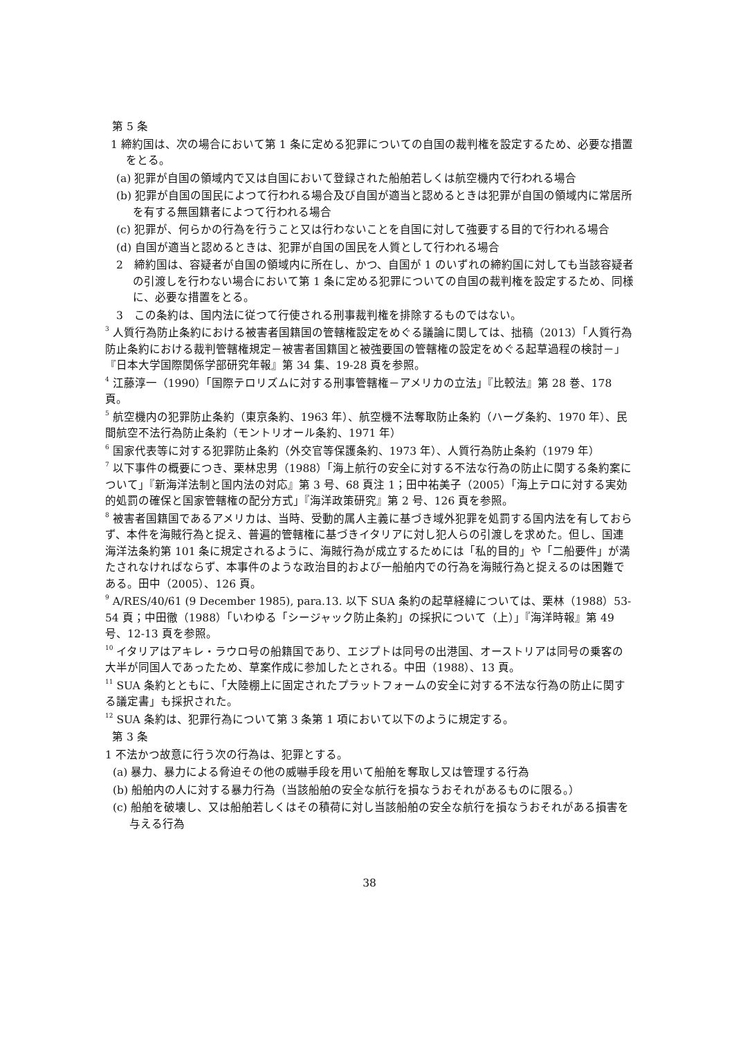第 5 条
1 締約国は、次の場合において第 1 条に定める犯罪についての自国の裁判権を設定するため、必要な措置をとる。
(a) 犯罪が自国の領域内で又は自国において登録された船舶若しくは航空機内で行われる場合
(b) 犯罪が自国の国民によつて行われる場合及び自国が適当と認めるときは犯罪が自国の領域内に常居所を有する無国籍者によつて行われる場合
(c) 犯罪が、何らかの行為を行うこと又は行わないことを自国に対して強要する目的で行われる場合
(d) 自国が適当と認めるときは、犯罪が自国の国民を人質として行われる場合
2　締約国は、容疑者が自国の領域内に所在し、かつ、自国が 1 のいずれの締約国に対しても当該容疑者の引渡しを行わない場合において第 1 条に定める犯罪についての自国の裁判権を設定するため、同様に、必要な措置をとる。
3　この条約は、国内法に従つて行使される刑事裁判権を排除するものではない。
<sup>3</sup> 人質行為防止条約における被害者国籍国の管轄権設定をめぐる議論に関しては、拙稿（2013）「人質行為防止条約における裁判管轄権規定－被害者国籍国と被強要国の管轄権の設定をめぐる起草過程の検討－」『日本大学国際関係学部研究年報』第 34 集、19-28 頁を参照。
<sup>4</sup> 江藤淳一（1990）「国際テロリズムに対する刑事管轄権－アメリカの立法」『比較法』第 28 巻、178 頁。
<sup>5</sup> 航空機内の犯罪防止条約（東京条約、1963 年）、航空機不法奪取防止条約（ハーグ条約、1970 年）、民間航空不法行為防止条約（モントリオール条約、1971 年）
<sup>6</sup> 国家代表等に対する犯罪防止条約（外交官等保護条約、1973 年）、人質行為防止条約（1979 年）
<sup>7</sup> 以下事件の概要につき、栗林忠男（1988）「海上航行の安全に対する不法な行為の防止に関する条約案について」『新海洋法制と国内法の対応』第 3 号、68 頁注 1；田中祐美子（2005）「海上テロに対する実効的処罰の確保と国家管轄権の配分方式」『海洋政策研究』第 2 号、126 頁を参照。
<sup>8</sup> 被害者国籍国であるアメリカは、当時、受動的属人主義に基づき域外犯罪を処罰する国内法を有しておらず、本件を海賊行為と捉え、普遍的管轄権に基づきイタリアに対し犯人らの引渡しを求めた。但し、国連海洋法条約第 101 条に規定されるように、海賊行為が成立するためには「私的目的」や「二船要件」が満たされなければならず、本事件のような政治目的および一船舶内での行為を海賊行為と捉えるのは困難である。田中（2005）、126 頁。
<sup>9</sup> A/RES/40/61 (9 December 1985), para.13. 以下 SUA 条約の起草経緯については、栗林（1988）53-54 頁；中田徹（1988）「いわゆる「シージャック防止条約」の採択について（上）」『海洋時報』第 49 号、12-13 頁を参照。
<sup>10</sup> イタリアはアキレ・ラウロ号の船籍国であり、エジプトは同号の出港国、オーストリアは同号の乗客の大半が同国人であったため、草案作成に参加したとされる。中田（1988）、13 頁。
<sup>11</sup> SUA 条約とともに、「大陸棚上に固定されたプラットフォームの安全に対する不法な行為の防止に関する議定書」も採択された。
<sup>12</sup> SUA 条約は、犯罪行為について第 3 条第 1 項において以下のように規定する。
第 3 条
1 不法かつ故意に行う次の行為は、犯罪とする。
(a) 暴力、暴力による脅迫その他の威嚇手段を用いて船舶を奪取し又は管理する行為
(b) 船舶内の人に対する暴力行為（当該船舶の安全な航行を損なうおそれがあるものに限る。）
(c) 船舶を破壊し、又は船舶若しくはその積荷に対し当該船舶の安全な航行を損なうおそれがある損害を与える行為
38